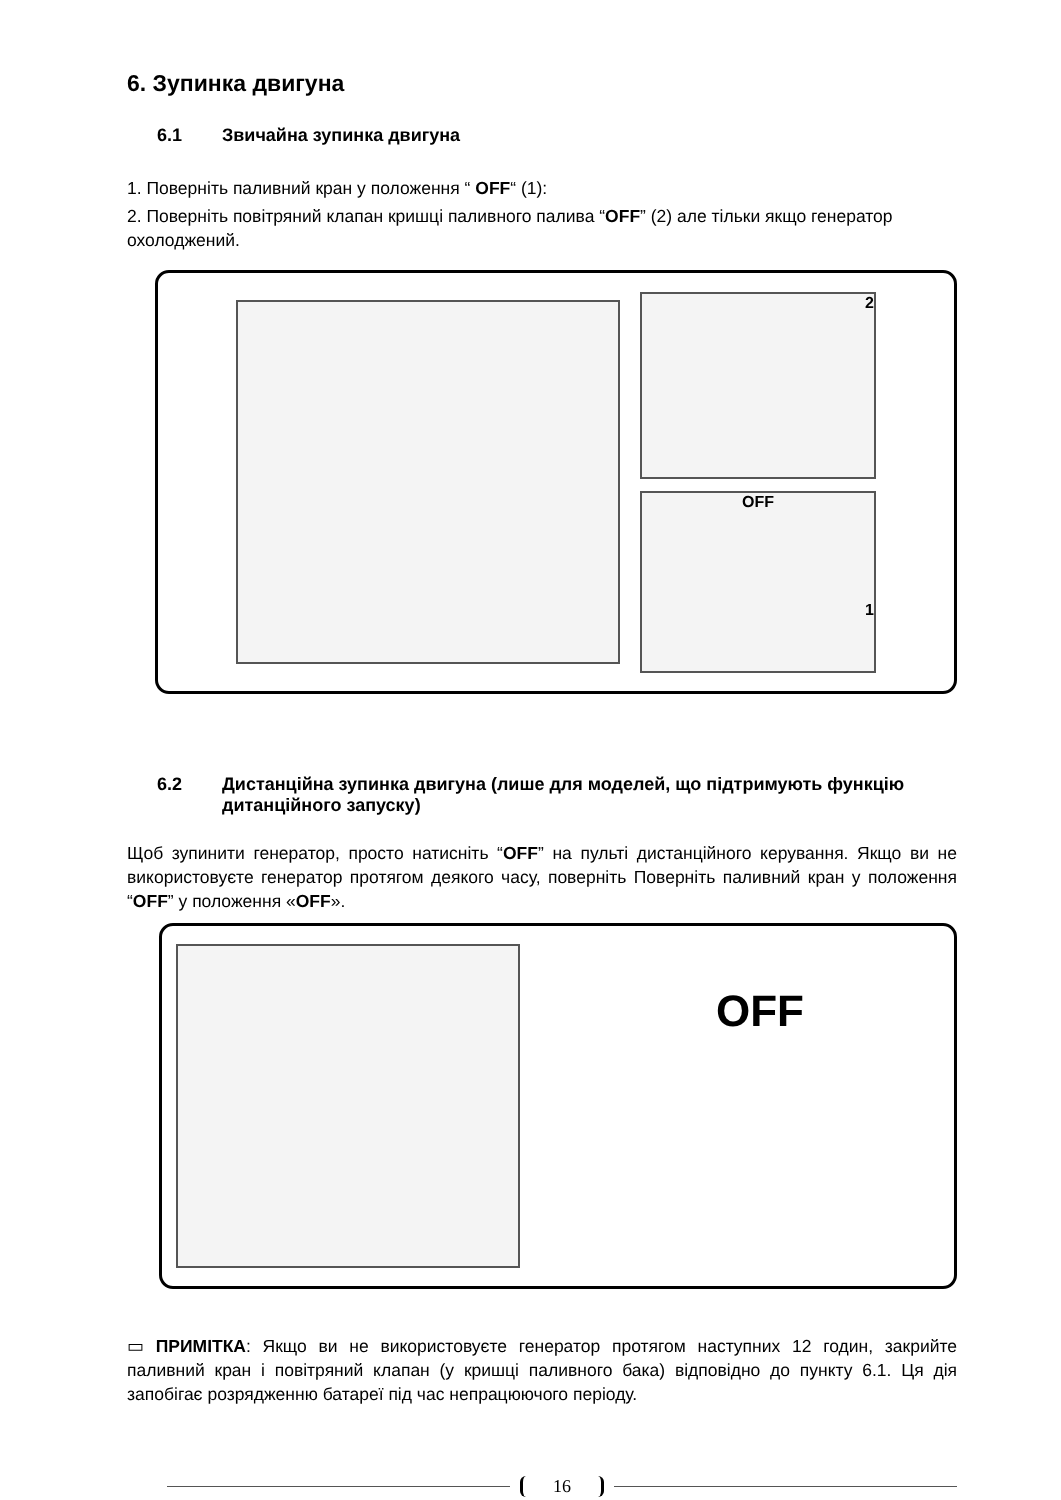6. Зупинка двигуна
6.1 Звичайна зупинка двигуна
1. Поверніть паливний кран у положення “ OFF“ (1):
2. Поверніть повітряний клапан кришці паливного палива “OFF” (2) але тільки якщо генератор охолоджений.
2
OFF
1
6.2 Дистанційна зупинка двигуна (лише для моделей, що підтримують функцію дитанційного запуску)
Щоб зупинити генератор, просто натисніть “OFF” на пульті дистанційного керування. Якщо ви не використовуєте генератор протягом деякого часу, поверніть Поверніть паливний кран у положення “OFF” у положення «OFF».
OFF
▭ ПРИМІТКА: Якщо ви не використовуєте генератор протягом наступних 12 годин, закрийте паливний кран і повітряний клапан (у кришці паливного бака) відповідно до пункту 6.1. Ця дія запобігає розрядженню батареї під час непрацюючого періоду.
16